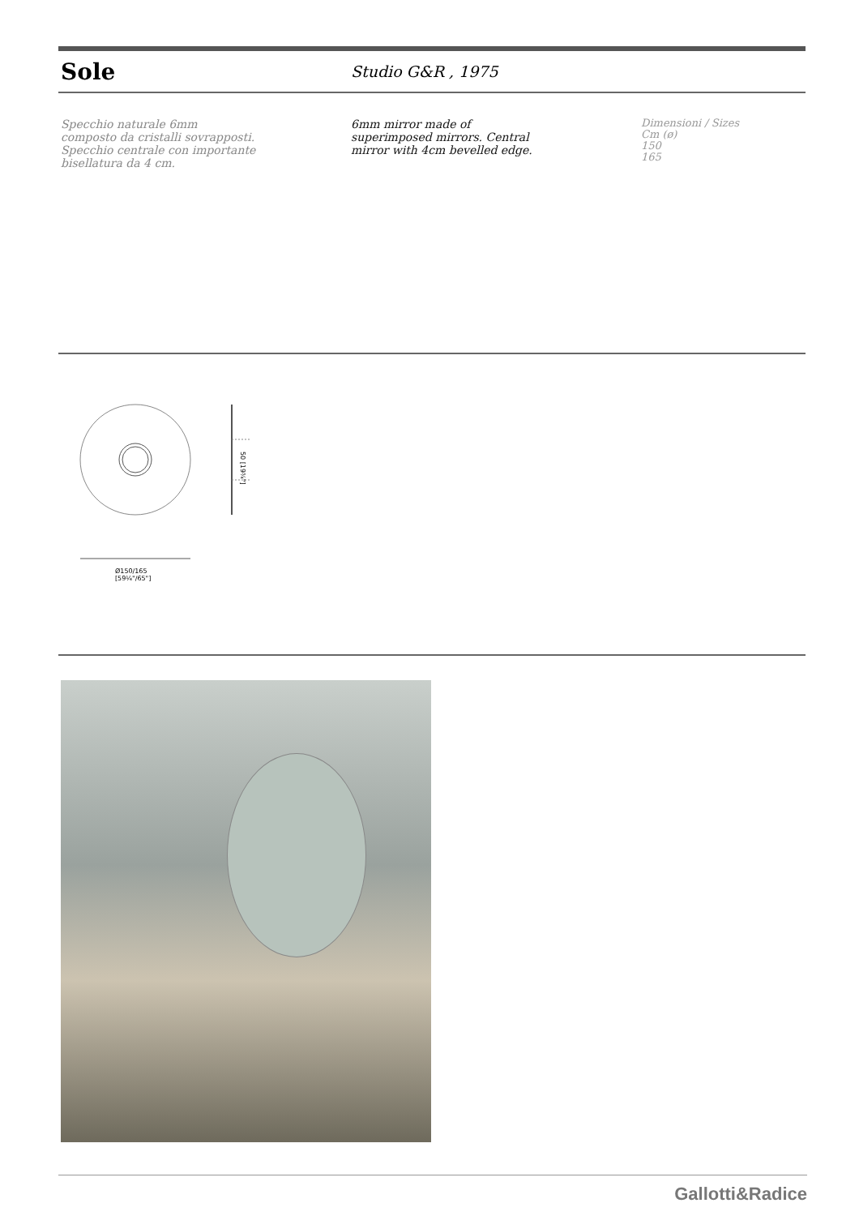Sole
Studio G&R , 1975
Specchio naturale 6mm
composto da cristalli sovrapposti.
Specchio centrale con importante
bisellatura da 4 cm.
6mm mirror made of
superimposed mirrors. Central
mirror with 4cm bevelled edge.
Dimensioni / Sizes
Cm (ø)
150
165
50 [19¾"]
Ø150/165
[59¼"/65"]
Gallotti&Radice